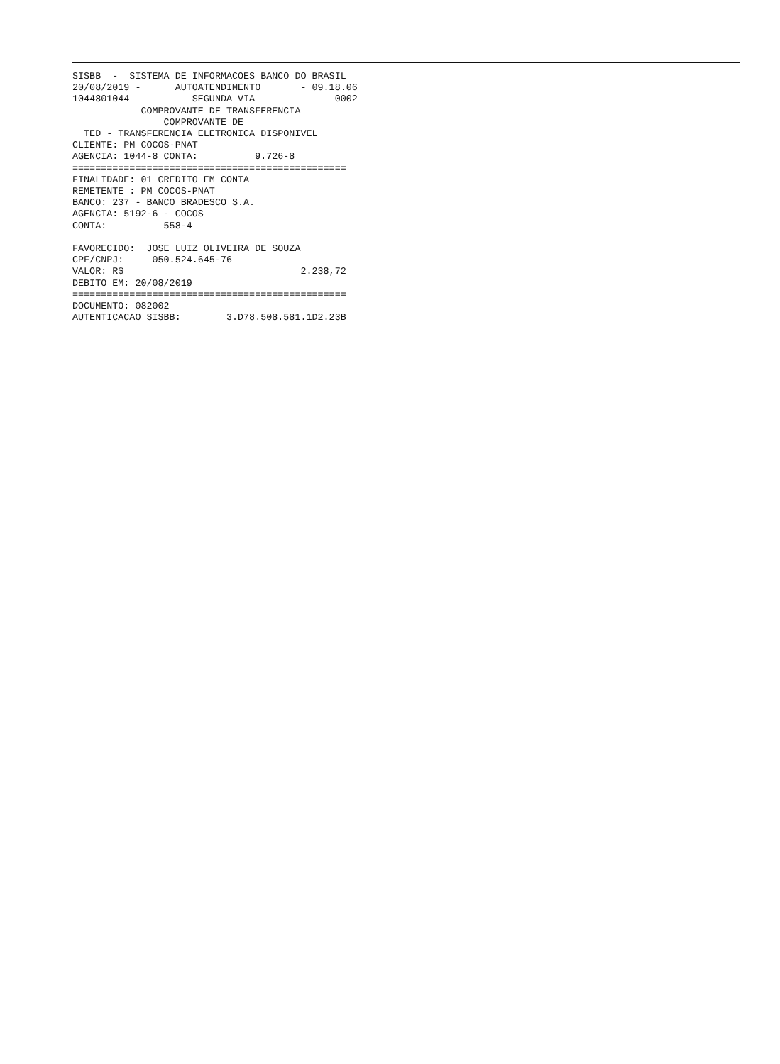SISBB  -  SISTEMA DE INFORMACOES BANCO DO BRASIL
20/08/2019 -      AUTOATENDIMENTO       - 09.18.06
1044801044           SEGUNDA VIA              0002
            COMPROVANTE DE TRANSFERENCIA
                COMPROVANTE DE
  TED - TRANSFERENCIA ELETRONICA DISPONIVEL
CLIENTE: PM COCOS-PNAT
AGENCIA: 1044-8 CONTA:          9.726-8
================================================
FINALIDADE: 01 CREDITO EM CONTA
REMETENTE : PM COCOS-PNAT
BANCO: 237 - BANCO BRADESCO S.A.
AGENCIA: 5192-6 - COCOS
CONTA:          558-4

FAVORECIDO:  JOSE LUIZ OLIVEIRA DE SOUZA
CPF/CNPJ:     050.524.645-76
VALOR: R$                               2.238,72
DEBITO EM: 20/08/2019
================================================
DOCUMENTO: 082002
AUTENTICACAO SISBB:        3.D78.508.581.1D2.23B